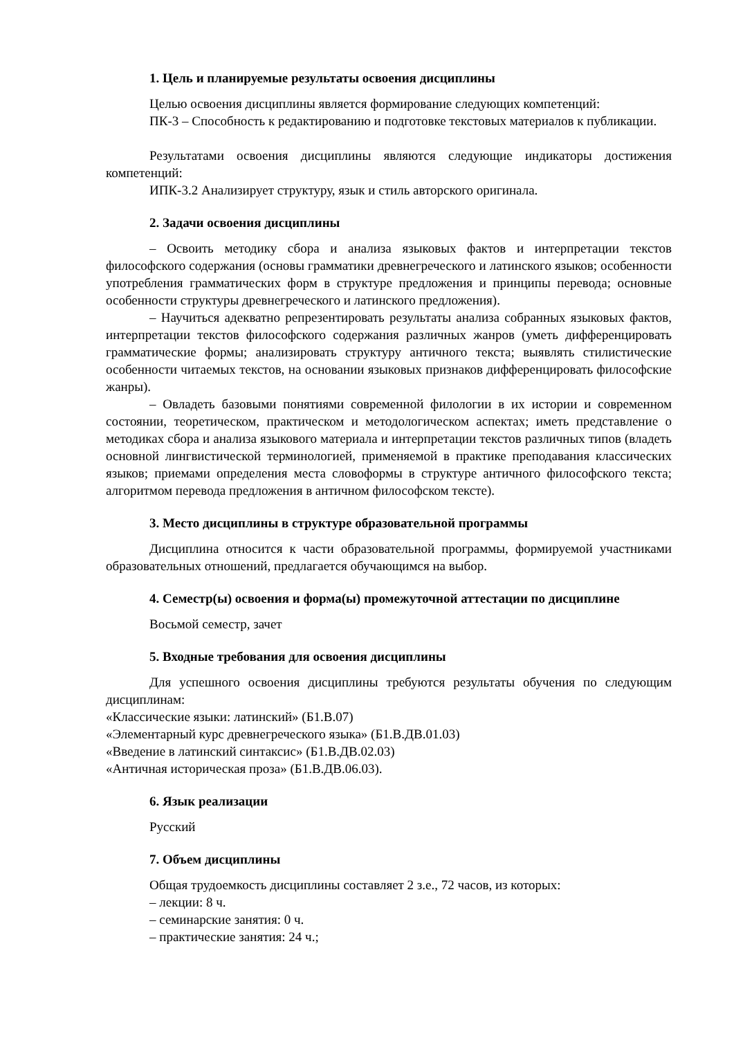1. Цель и планируемые результаты освоения дисциплины
Целью освоения дисциплины является формирование следующих компетенций:
ПК-3 – Способность к редактированию и подготовке текстовых материалов к публикации.
Результатами освоения дисциплины являются следующие индикаторы достижения компетенций:
ИПК-3.2 Анализирует структуру, язык и стиль авторского оригинала.
2. Задачи освоения дисциплины
– Освоить методику сбора и анализа языковых фактов и интерпретации текстов философского содержания (основы грамматики древнегреческого и латинского языков; особенности употребления грамматических форм в структуре предложения и принципы перевода; основные особенности структуры древнегреческого и латинского предложения).
– Научиться адекватно репрезентировать результаты анализа собранных языковых фактов, интерпретации текстов философского содержания различных жанров (уметь дифференцировать грамматические формы; анализировать структуру античного текста; выявлять стилистические особенности читаемых текстов, на основании языковых признаков дифференцировать философские жанры).
– Овладеть базовыми понятиями современной филологии в их истории и современном состоянии, теоретическом, практическом и методологическом аспектах; иметь представление о методиках сбора и анализа языкового материала и интерпретации текстов различных типов (владеть основной лингвистической терминологией, применяемой в практике преподавания классических языков; приемами определения места словоформы в структуре античного философского текста; алгоритмом перевода предложения в античном философском тексте).
3. Место дисциплины в структуре образовательной программы
Дисциплина относится к части образовательной программы, формируемой участниками образовательных отношений, предлагается обучающимся на выбор.
4. Семестр(ы) освоения и форма(ы) промежуточной аттестации по дисциплине
Восьмой семестр, зачет
5. Входные требования для освоения дисциплины
Для успешного освоения дисциплины требуются результаты обучения по следующим дисциплинам:
«Классические языки: латинский» (Б1.В.07)
«Элементарный курс древнегреческого языка» (Б1.В.ДВ.01.03)
«Введение в латинский синтаксис» (Б1.В.ДВ.02.03)
«Античная историческая проза» (Б1.В.ДВ.06.03).
6. Язык реализации
Русский
7. Объем дисциплины
Общая трудоемкость дисциплины составляет 2 з.е., 72 часов, из которых:
– лекции: 8 ч.
– семинарские занятия: 0 ч.
– практические занятия: 24 ч.;